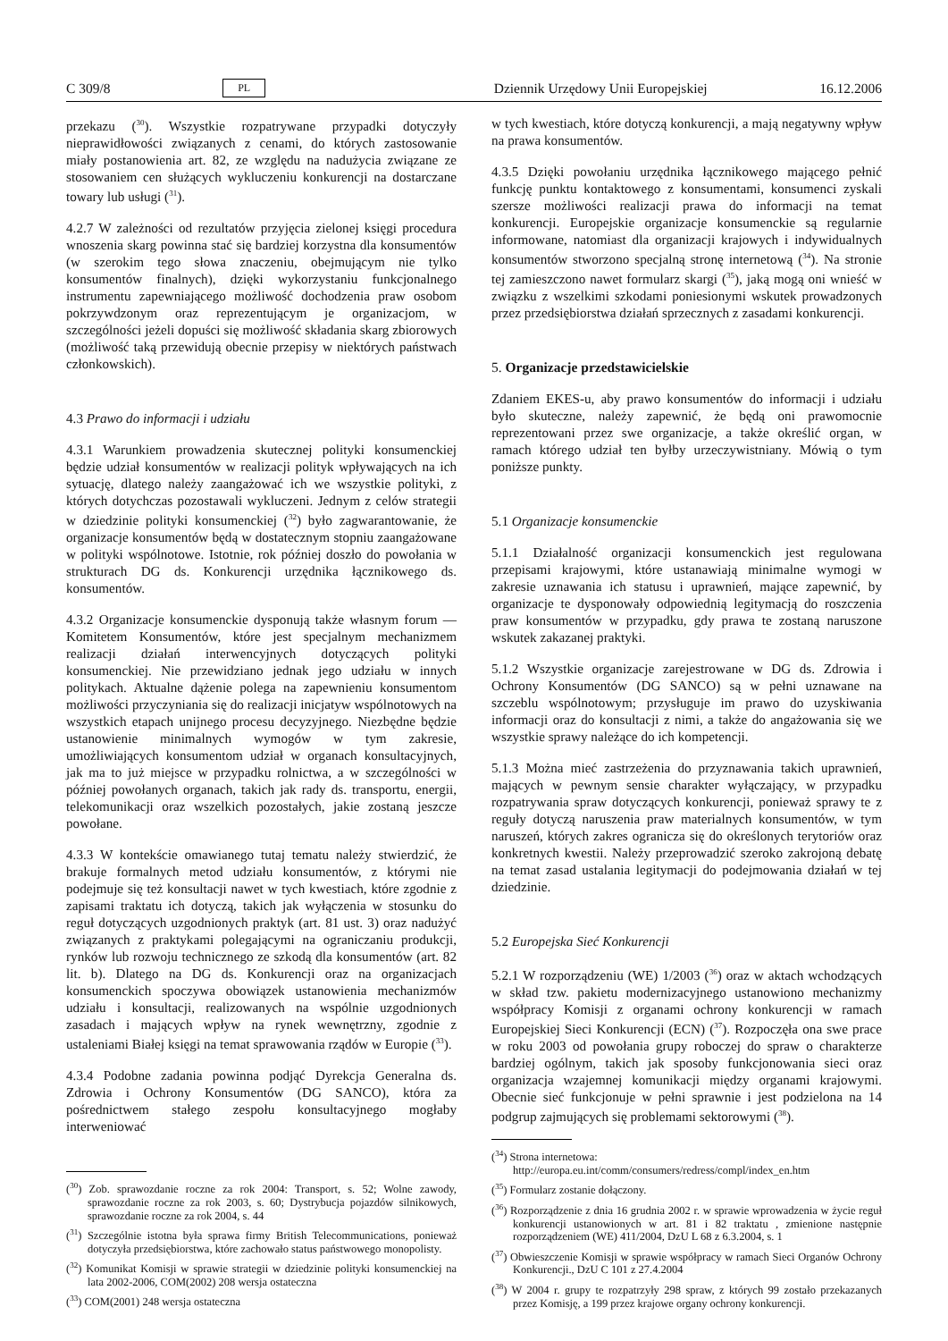C 309/8 PL Dziennik Urzędowy Unii Europejskiej 16.12.2006
przekazu (<sup>30</sup>). Wszystkie rozpatrywane przypadki dotyczyły nieprawidłowości związanych z cenami, do których zastosowanie miały postanowienia art. 82, ze względu na nadużycia związane ze stosowaniem cen służących wykluczeniu konkurencji na dostarczane towary lub usługi (<sup>31</sup>).
4.2.7 W zależności od rezultatów przyjęcia zielonej księgi procedura wnoszenia skarg powinna stać się bardziej korzystna dla konsumentów (w szerokim tego słowa znaczeniu, obejmującym nie tylko konsumentów finalnych), dzięki wykorzystaniu funkcjonalnego instrumentu zapewniającego możliwość dochodzenia praw osobom pokrzywdzonym oraz reprezentującym je organizacjom, w szczególności jeżeli dopuści się możliwość składania skarg zbiorowych (możliwość taką przewidują obecnie przepisy w niektórych państwach członkowskich).
4.3 Prawo do informacji i udziału
4.3.1 Warunkiem prowadzenia skutecznej polityki konsumenckiej będzie udział konsumentów w realizacji polityk wpływających na ich sytuację, dlatego należy zaangażować ich we wszystkie polityki, z których dotychczas pozostawali wykluczeni. Jednym z celów strategii w dziedzinie polityki konsumenckiej (<sup>32</sup>) było zagwarantowanie, że organizacje konsumentów będą w dostatecznym stopniu zaangażowane w polityki wspólnotowe. Istotnie, rok później doszło do powołania w strukturach DG ds. Konkurencji urzędnika łącznikowego ds. konsumentów.
4.3.2 Organizacje konsumenckie dysponują także własnym forum — Komitetem Konsumentów, które jest specjalnym mechanizmem realizacji działań interwencyjnych dotyczących polityki konsumenckiej. Nie przewidziano jednak jego udziału w innych politykach. Aktualne dążenie polega na zapewnieniu konsumentom możliwości przyczyniania się do realizacji inicjatyw wspólnotowych na wszystkich etapach unijnego procesu decyzyjnego. Niezbędne będzie ustanowienie minimalnych wymogów w tym zakresie, umożliwiających konsumentom udział w organach konsultacyjnych, jak ma to już miejsce w przypadku rolnictwa, a w szczególności w później powołanych organach, takich jak rady ds. transportu, energii, telekomunikacji oraz wszelkich pozostałych, jakie zostaną jeszcze powołane.
4.3.3 W kontekście omawianego tutaj tematu należy stwierdzić, że brakuje formalnych metod udziału konsumentów, z którymi nie podejmuje się też konsultacji nawet w tych kwestiach, które zgodnie z zapisami traktatu ich dotyczą, takich jak wyłączenia w stosunku do reguł dotyczących uzgodnionych praktyk (art. 81 ust. 3) oraz nadużyć związanych z praktykami polegającymi na ograniczaniu produkcji, rynków lub rozwoju technicznego ze szkodą dla konsumentów (art. 82 lit. b). Dlatego na DG ds. Konkurencji oraz na organizacjach konsumenckich spoczywa obowiązek ustanowienia mechanizmów udziału i konsultacji, realizowanych na wspólnie uzgodnionych zasadach i mających wpływ na rynek wewnętrzny, zgodnie z ustaleniami Białej księgi na temat sprawowania rządów w Europie (<sup>33</sup>).
4.3.4 Podobne zadania powinna podjąć Dyrekcja Generalna ds. Zdrowia i Ochrony Konsumentów (DG SANCO), która za pośrednictwem stałego zespołu konsultacyjnego mogłaby interweniować
(<sup>30</sup>) Zob. sprawozdanie roczne za rok 2004: Transport, s. 52; Wolne zawody, sprawozdanie roczne za rok 2003, s. 60; Dystrybucja pojazdów silnikowych, sprawozdanie roczne za rok 2004, s. 44
(<sup>31</sup>) Szczególnie istotna była sprawa firmy British Telecommunications, ponieważ dotyczyła przedsiębiorstwa, które zachowało status państwowego monopolisty.
(<sup>32</sup>) Komunikat Komisji w sprawie strategii w dziedzinie polityki konsumenckiej na lata 2002-2006, COM(2002) 208 wersja ostateczna
(<sup>33</sup>) COM(2001) 248 wersja ostateczna
w tych kwestiach, które dotyczą konkurencji, a mają negatywny wpływ na prawa konsumentów.
4.3.5 Dzięki powołaniu urzędnika łącznikowego mającego pełnić funkcję punktu kontaktowego z konsumentami, konsumenci zyskali szersze możliwości realizacji prawa do informacji na temat konkurencji. Europejskie organizacje konsumenckie są regularnie informowane, natomiast dla organizacji krajowych i indywidualnych konsumentów stworzono specjalną stronę internetową (<sup>34</sup>). Na stronie tej zamieszczono nawet formularz skargi (<sup>35</sup>), jaką mogą oni wnieść w związku z wszelkimi szkodami poniesionymi wskutek prowadzonych przez przedsiębiorstwa działań sprzecznych z zasadami konkurencji.
5. Organizacje przedstawicielskie
Zdaniem EKES-u, aby prawo konsumentów do informacji i udziału było skuteczne, należy zapewnić, że będą oni prawomocnie reprezentowani przez swe organizacje, a także określić organ, w ramach którego udział ten byłby urzeczywistniany. Mówią o tym poniższe punkty.
5.1 Organizacje konsumenckie
5.1.1 Działalność organizacji konsumenckich jest regulowana przepisami krajowymi, które ustanawiają minimalne wymogi w zakresie uznawania ich statusu i uprawnień, mające zapewnić, by organizacje te dysponowały odpowiednią legitymacją do roszczenia praw konsumentów w przypadku, gdy prawa te zostaną naruszone wskutek zakazanej praktyki.
5.1.2 Wszystkie organizacje zarejestrowane w DG ds. Zdrowia i Ochrony Konsumentów (DG SANCO) są w pełni uznawane na szczeblu wspólnotowym; przysługuje im prawo do uzyskiwania informacji oraz do konsultacji z nimi, a także do angażowania się we wszystkie sprawy należące do ich kompetencji.
5.1.3 Można mieć zastrzeżenia do przyznawania takich uprawnień, mających w pewnym sensie charakter wyłączający, w przypadku rozpatrywania spraw dotyczących konkurencji, ponieważ sprawy te z reguły dotyczą naruszenia praw materialnych konsumentów, w tym naruszeń, których zakres ogranicza się do określonych terytoriów oraz konkretnych kwestii. Należy przeprowadzić szeroko zakrojoną debatę na temat zasad ustalania legitymacji do podejmowania działań w tej dziedzinie.
5.2 Europejska Sieć Konkurencji
5.2.1 W rozporządzeniu (WE) 1/2003 (<sup>36</sup>) oraz w aktach wchodzących w skład tzw. pakietu modernizacyjnego ustanowiono mechanizmy współpracy Komisji z organami ochrony konkurencji w ramach Europejskiej Sieci Konkurencji (ECN) (<sup>37</sup>). Rozpoczęła ona swe prace w roku 2003 od powołania grupy roboczej do spraw o charakterze bardziej ogólnym, takich jak sposoby funkcjonowania sieci oraz organizacja wzajemnej komunikacji między organami krajowymi. Obecnie sieć funkcjonuje w pełni sprawnie i jest podzielona na 14 podgrup zajmujących się problemami sektorowymi (<sup>38</sup>).
(<sup>34</sup>) Strona internetowa:
http://europa.eu.int/comm/consumers/redress/compl/index_en.htm
(<sup>35</sup>) Formularz zostanie dołączony.
(<sup>36</sup>) Rozporządzenie z dnia 16 grudnia 2002 r. w sprawie wprowadzenia w życie reguł konkurencji ustanowionych w art. 81 i 82 traktatu , zmienione następnie rozporządzeniem (WE) 411/2004, DzU L 68 z 6.3.2004, s. 1
(<sup>37</sup>) Obwieszczenie Komisji w sprawie współpracy w ramach Sieci Organów Ochrony Konkurencji., DzU C 101 z 27.4.2004
(<sup>38</sup>) W 2004 r. grupy te rozpatrzyły 298 spraw, z których 99 zostało przekazanych przez Komisję, a 199 przez krajowe organy ochrony konkurencji.